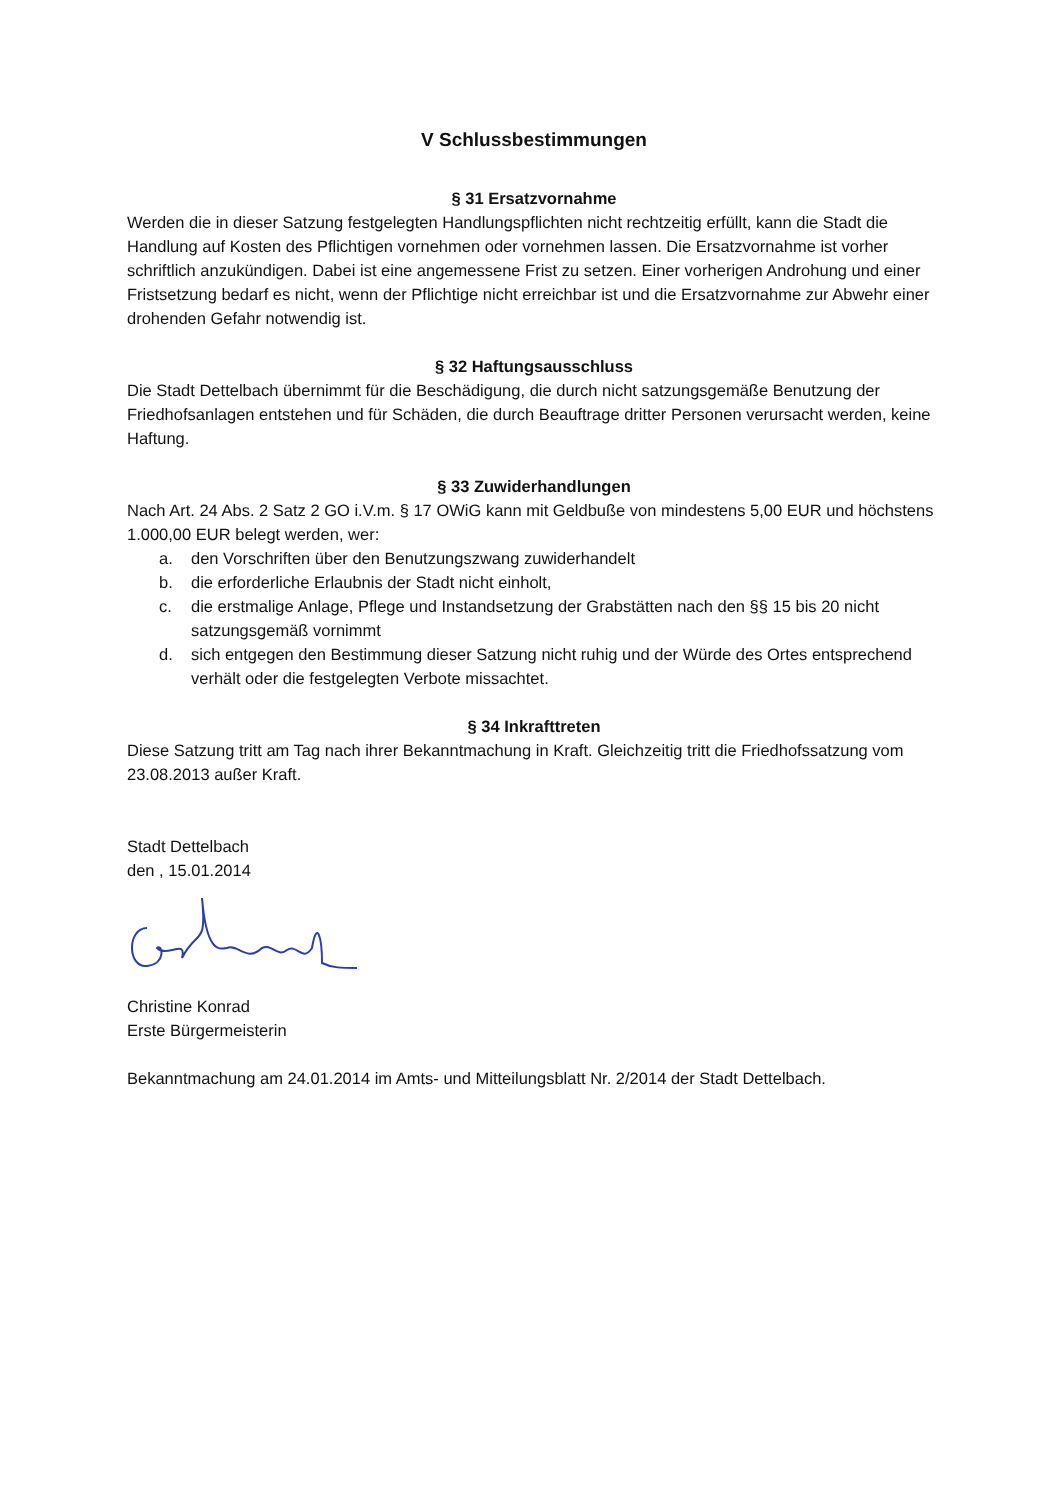V Schlussbestimmungen
§ 31 Ersatzvornahme
Werden die in dieser Satzung festgelegten Handlungspflichten nicht rechtzeitig erfüllt, kann die Stadt die Handlung auf Kosten des Pflichtigen vornehmen oder vornehmen lassen. Die Ersatzvornahme ist vorher schriftlich anzukündigen. Dabei ist eine angemessene Frist zu setzen. Einer vorherigen Androhung und einer Fristsetzung bedarf es nicht, wenn der Pflichtige nicht erreichbar ist und die Ersatzvornahme zur Abwehr einer drohenden Gefahr notwendig ist.
§ 32 Haftungsausschluss
Die Stadt Dettelbach übernimmt für die Beschädigung, die durch nicht satzungsgemäße Benutzung der Friedhofsanlagen entstehen und für Schäden, die durch Beauftrage dritter Personen verursacht werden, keine Haftung.
§ 33 Zuwiderhandlungen
Nach Art. 24 Abs. 2 Satz 2 GO i.V.m. § 17 OWiG kann mit Geldbuße von mindestens 5,00 EUR und höchstens 1.000,00 EUR belegt werden, wer:
a. den Vorschriften über den Benutzungszwang zuwiderhandelt
b. die erforderliche Erlaubnis der Stadt nicht einholt,
c. die erstmalige Anlage, Pflege und Instandsetzung der Grabstätten nach den §§ 15 bis 20 nicht satzungsgemäß vornimmt
d. sich entgegen den Bestimmung dieser Satzung nicht ruhig und der Würde des Ortes entsprechend verhält oder die festgelegten Verbote missachtet.
§ 34 Inkrafttreten
Diese Satzung tritt am Tag nach ihrer Bekanntmachung in Kraft. Gleichzeitig tritt die Friedhofssatzung vom 23.08.2013 außer Kraft.
Stadt Dettelbach
den , 15.01.2014
Christine Konrad
Erste Bürgermeisterin
Bekanntmachung am 24.01.2014 im Amts- und Mitteilungsblatt Nr. 2/2014 der Stadt Dettelbach.